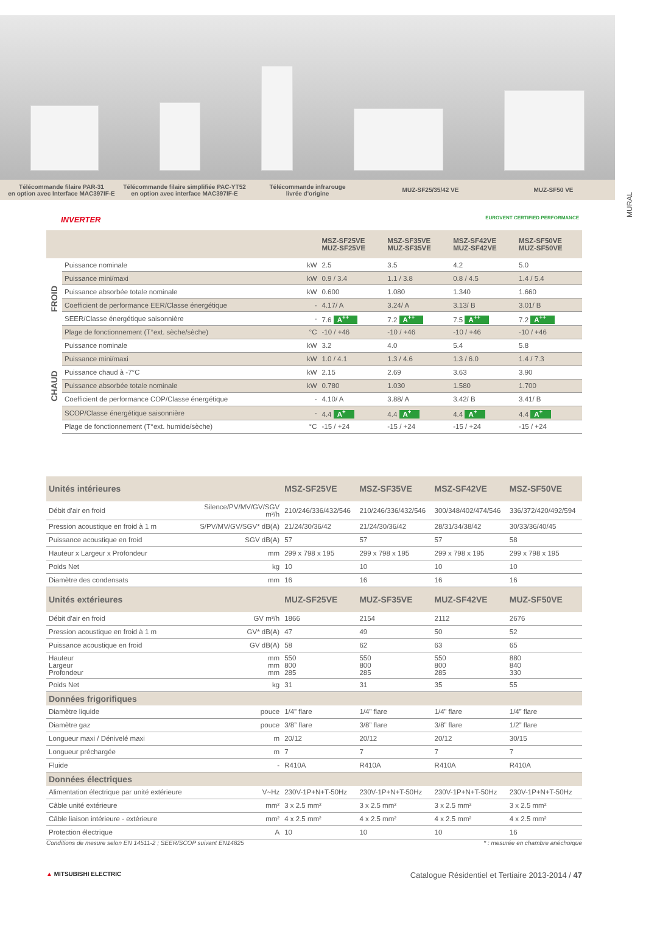Télécommande filaire PAR-31
en option avec Interface MAC397IF-E
Télécommande filaire simplifiée PAC-YT52
en option avec interface MAC397IF-E
Télécommande infrarouge
livrée d'origine
MUZ-SF25/35/42 VE MUZ-SF50 VE
MURAL
INVERTER EUROVENT CERTIFIED PERFORMANCE
| | | | MSZ-SF25VE MUZ-SF25VE | MSZ-SF35VE MUZ-SF35VE | MSZ-SF42VE MUZ-SF42VE | MSZ-SF50VE MUZ-SF50VE |
| --- | --- | --- | --- | --- | --- | --- |
| FROID | Puissance nominale | kW | 2.5 | 3.5 | 4.2 | 5.0 |
| | Puissance mini/maxi | kW | 0.9 / 3.4 | 1.1 / 3.8 | 0.8 / 4.5 | 1.4 / 5.4 |
| | Puissance absorbée totale nominale | kW | 0.600 | 1.080 | 1.340 | 1.660 |
| | Coefficient de performance EER/Classe énergétique | - | 4.17/ A | 3.24/ A | 3.13/ B | 3.01/ B |
| | SEER/Classe énergétique saisonnière | - | 7.6 A<sup>++</sup> | 7.2 A<sup>++</sup> | 7.5 A<sup>++</sup> | 7.2 A<sup>++</sup> |
| | Plage de fonctionnement (T°ext. sèche/sèche) | °C | -10 / +46 | -10 / +46 | -10 / +46 | -10 / +46 |
| CHAUD | Puissance nominale | kW | 3.2 | 4.0 | 5.4 | 5.8 |
| | Puissance mini/maxi | kW | 1.0 / 4.1 | 1.3 / 4.6 | 1.3 / 6.0 | 1.4 / 7.3 |
| | Puissance chaud à -7°C | kW | 2.15 | 2.69 | 3.63 | 3.90 |
| | Puissance absorbée totale nominale | kW | 0.780 | 1.030 | 1.580 | 1.700 |
| | Coefficient de performance COP/Classe énergétique | - | 4.10/ A | 3.88/ A | 3.42/ B | 3.41/ B |
| | SCOP/Classe énergétique saisonnière | - | 4.4 A<sup>+</sup> | 4.4 A<sup>+</sup> | 4.4 A<sup>+</sup> | 4.4 A<sup>+</sup> |
| | Plage de fonctionnement (T°ext. humide/sèche) | °C | -15 / +24 | -15 / +24 | -15 / +24 | -15 / +24 |
| Unités intérieures | | MSZ-SF25VE | MSZ-SF35VE | MSZ-SF42VE | MSZ-SF50VE |
| --- | --- | --- | --- | --- | --- |
| Débit d'air en froid | Silence/PV/MV/GV/SGV m³/h | 210/246/336/432/546 | 210/246/336/432/546 | 300/348/402/474/546 | 336/372/420/492/594 |
| Pression acoustique en froid à 1 m | S/PV/MV/GV/SGV* dB(A) | 21/24/30/36/42 | 21/24/30/36/42 | 28/31/34/38/42 | 30/33/36/40/45 |
| Puissance acoustique en froid | SGV dB(A) | 57 | 57 | 57 | 58 |
| Hauteur x Largeur x Profondeur | mm | 299 x 798 x 195 | 299 x 798 x 195 | 299 x 798 x 195 | 299 x 798 x 195 |
| Poids Net | kg | 10 | 10 | 10 | 10 |
| Diamètre des condensats | mm | 16 | 16 | 16 | 16 |
| Unités extérieures | | MUZ-SF25VE | MUZ-SF35VE | MUZ-SF42VE | MUZ-SF50VE |
| Débit d'air en froid | GV m³/h | 1866 | 2154 | 2112 | 2676 |
| Pression acoustique en froid à 1 m | GV* dB(A) | 47 | 49 | 50 | 52 |
| Puissance acoustique en froid | GV dB(A) | 58 | 62 | 63 | 65 |
| Hauteur Largeur Profondeur | mm mm mm | 550 800 285 | 550 800 285 | 550 800 285 | 880 840 330 |
| Poids Net | kg | 31 | 31 | 35 | 55 |
| Données frigorifiques | | | | | |
| Diamètre liquide | pouce | 1/4” flare | 1/4” flare | 1/4” flare | 1/4” flare |
| Diamètre gaz | pouce | 3/8” flare | 3/8” flare | 3/8” flare | 1/2” flare |
| Longueur maxi / Dénivelé maxi | m | 20/12 | 20/12 | 20/12 | 30/15 |
| Longueur préchargée | m | 7 | 7 | 7 | 7 |
| Fluide | - | R410A | R410A | R410A | R410A |
| Données électriques | | | | | |
| Alimentation électrique par unité extérieure | V~Hz | 230V-1P+N+T-50Hz | 230V-1P+N+T-50Hz | 230V-1P+N+T-50Hz | 230V-1P+N+T-50Hz |
| Câble unité extérieure | mm² | 3 x 2.5 mm² | 3 x 2.5 mm² | 3 x 2.5 mm² | 3 x 2.5 mm² |
| Câble liaison intérieure - extérieure | mm² | 4 x 2.5 mm² | 4 x 2.5 mm² | 4 x 2.5 mm² | 4 x 2.5 mm² |
| Protection électrique | A | 10 | 10 | 10 | 16 |
Conditions de mesure selon EN 14511-2 ; SEER/SCOP suivant EN14825 * : mesurée en chambre anéchoïque
▲ MITSUBISHI ELECTRIC Catalogue Résidentiel et Tertiaire 2013-2014 / 47